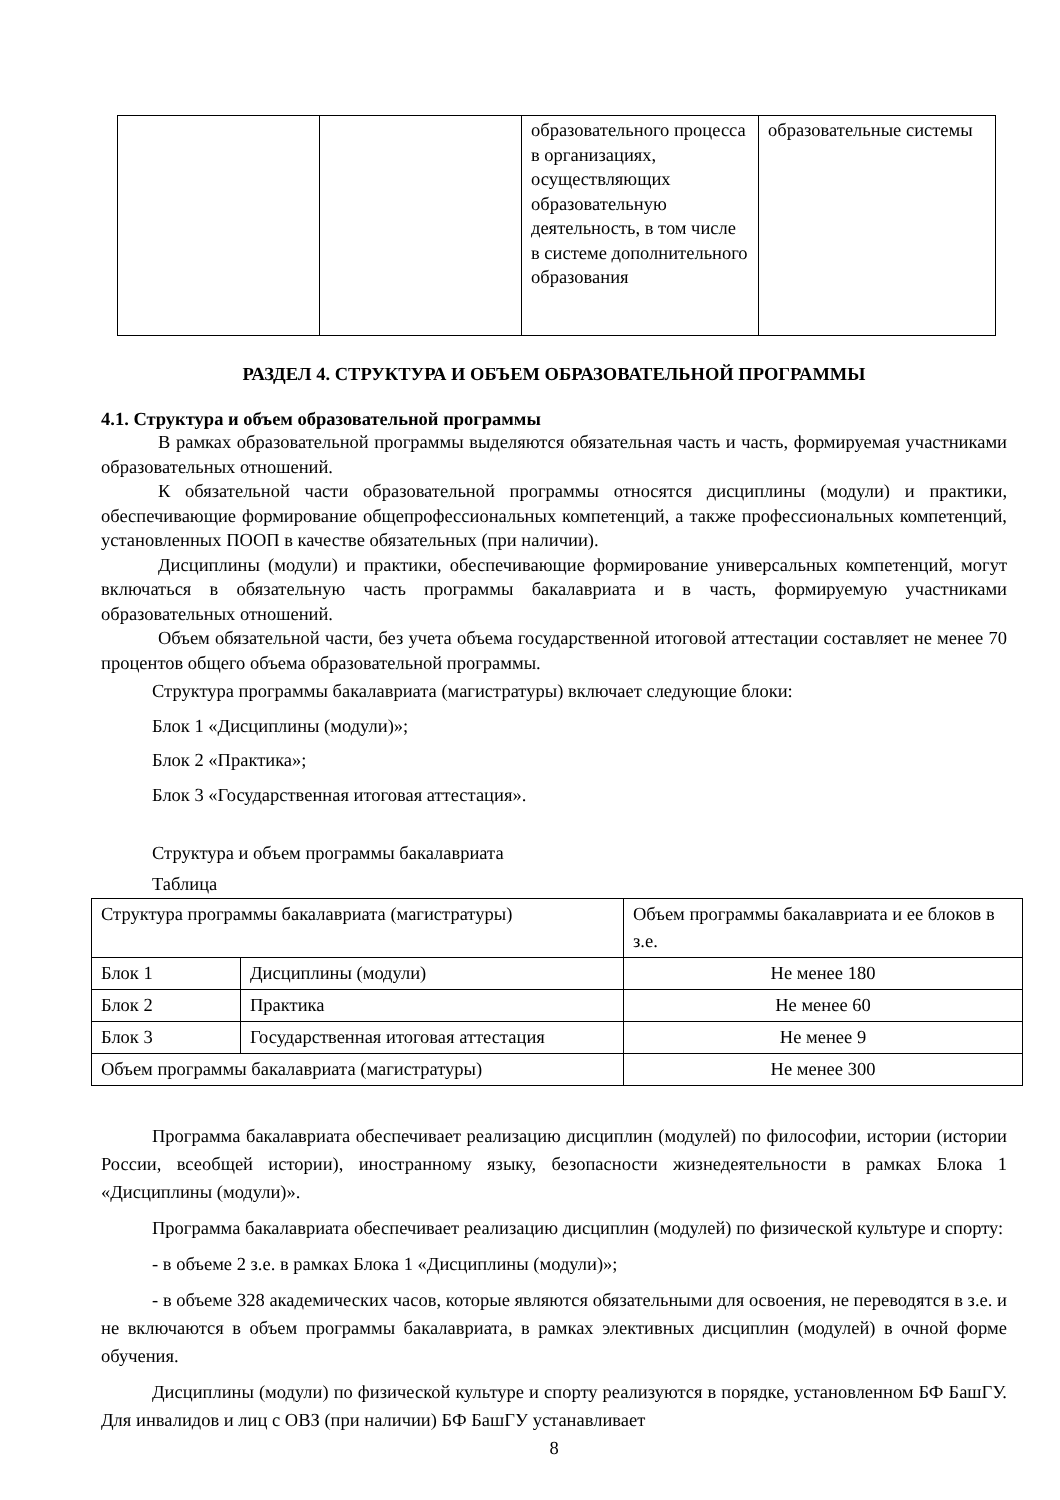| | | образовательного процесса в организациях, осуществляющих образовательную деятельность, в том числе в системе дополнительного образования | образовательные системы |
РАЗДЕЛ 4. СТРУКТУРА И ОБЪЕМ ОБРАЗОВАТЕЛЬНОЙ ПРОГРАММЫ
4.1. Структура и объем образовательной программы
В рамках образовательной программы выделяются обязательная часть и часть, формируемая участниками образовательных отношений.
К обязательной части образовательной программы относятся дисциплины (модули) и практики, обеспечивающие формирование общепрофессиональных компетенций, а также профессиональных компетенций, установленных ПООП в качестве обязательных (при наличии).
Дисциплины (модули) и практики, обеспечивающие формирование универсальных компетенций, могут включаться в обязательную часть программы бакалавриата и в часть, формируемую участниками образовательных отношений.
Объем обязательной части, без учета объема государственной итоговой аттестации составляет не менее 70 процентов общего объема образовательной программы.
Структура программы бакалавриата (магистратуры) включает следующие блоки:
Блок 1 «Дисциплины (модули)»;
Блок 2 «Практика»;
Блок 3 «Государственная итоговая аттестация».
Структура и объем программы бакалавриата
Таблица
| Структура программы бакалавриата (магистратуры) | | Объем программы бакалавриата и ее блоков в з.е. |
| Блок 1 | Дисциплины (модули) | Не менее 180 |
| Блок 2 | Практика | Не менее 60 |
| Блок 3 | Государственная итоговая аттестация | Не менее 9 |
| Объем программы бакалавриата (магистратуры) | | Не менее 300 |
Программа бакалавриата обеспечивает реализацию дисциплин (модулей) по философии, истории (истории России, всеобщей истории), иностранному языку, безопасности жизнедеятельности в рамках Блока 1 «Дисциплины (модули)».
Программа бакалавриата обеспечивает реализацию дисциплин (модулей) по физической культуре и спорту:
- в объеме 2 з.е. в рамках Блока 1 «Дисциплины (модули)»;
- в объеме 328 академических часов, которые являются обязательными для освоения, не переводятся в з.е. и не включаются в объем программы бакалавриата, в рамках элективных дисциплин (модулей) в очной форме обучения.
Дисциплины (модули) по физической культуре и спорту реализуются в порядке, установленном БФ БашГУ. Для инвалидов и лиц с ОВЗ (при наличии) БФ БашГУ устанавливает
8